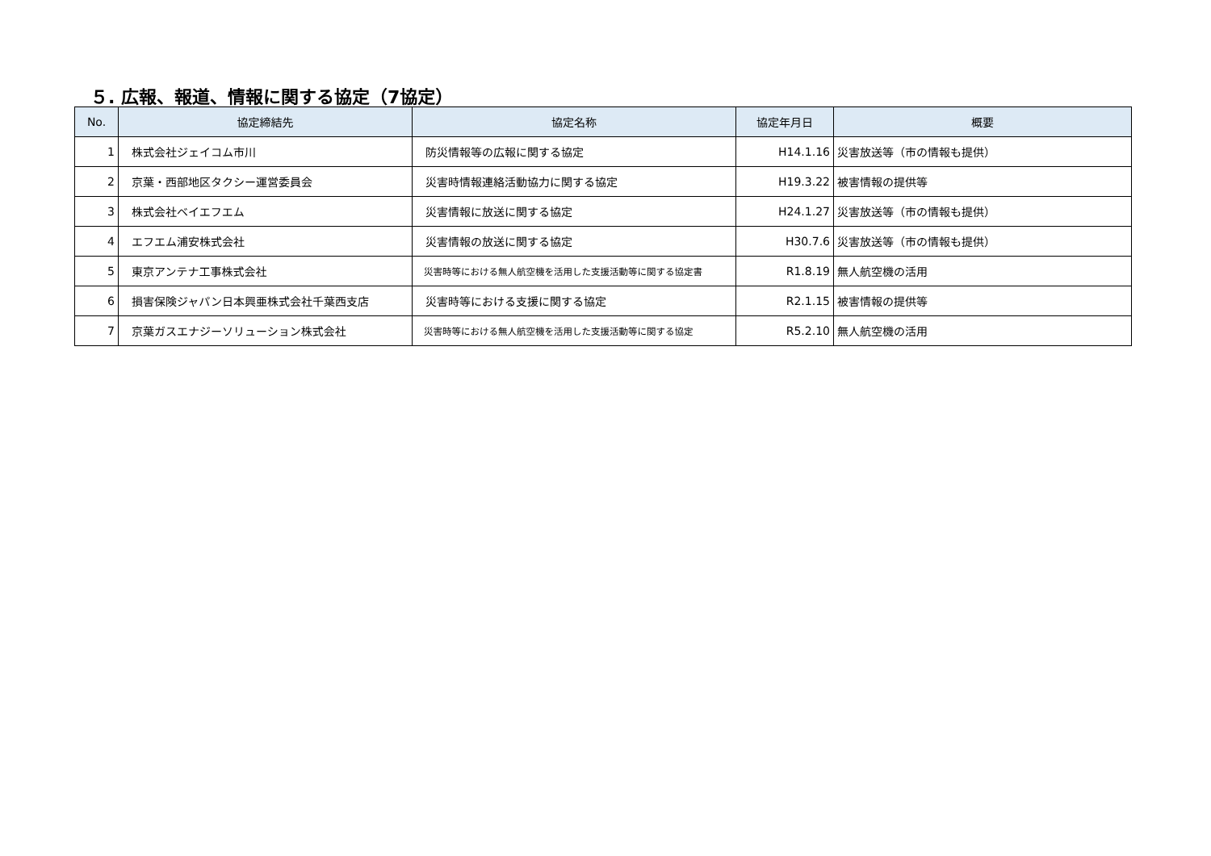５. 広報、報道、情報に関する協定（7協定）
| No. | 協定締結先 | 協定名称 | 協定年月日 | 概要 |
| --- | --- | --- | --- | --- |
| 1 | 株式会社ジェイコム市川 | 防災情報等の広報に関する協定 | H14.1.16 | 災害放送等（市の情報も提供） |
| 2 | 京葉・西部地区タクシー運営委員会 | 災害時情報連絡活動協力に関する協定 | H19.3.22 | 被害情報の提供等 |
| 3 | 株式会社ベイエフエム | 災害情報に放送に関する協定 | H24.1.27 | 災害放送等（市の情報も提供） |
| 4 | エフエム浦安株式会社 | 災害情報の放送に関する協定 | H30.7.6 | 災害放送等（市の情報も提供） |
| 5 | 東京アンテナ工事株式会社 | 災害時等における無人航空機を活用した支援活動等に関する協定書 | R1.8.19 | 無人航空機の活用 |
| 6 | 損害保険ジャパン日本興亜株式会社千葉西支店 | 災害時等における支援に関する協定 | R2.1.15 | 被害情報の提供等 |
| 7 | 京葉ガスエナジーソリューション株式会社 | 災害時等における無人航空機を活用した支援活動等に関する協定 | R5.2.10 | 無人航空機の活用 |